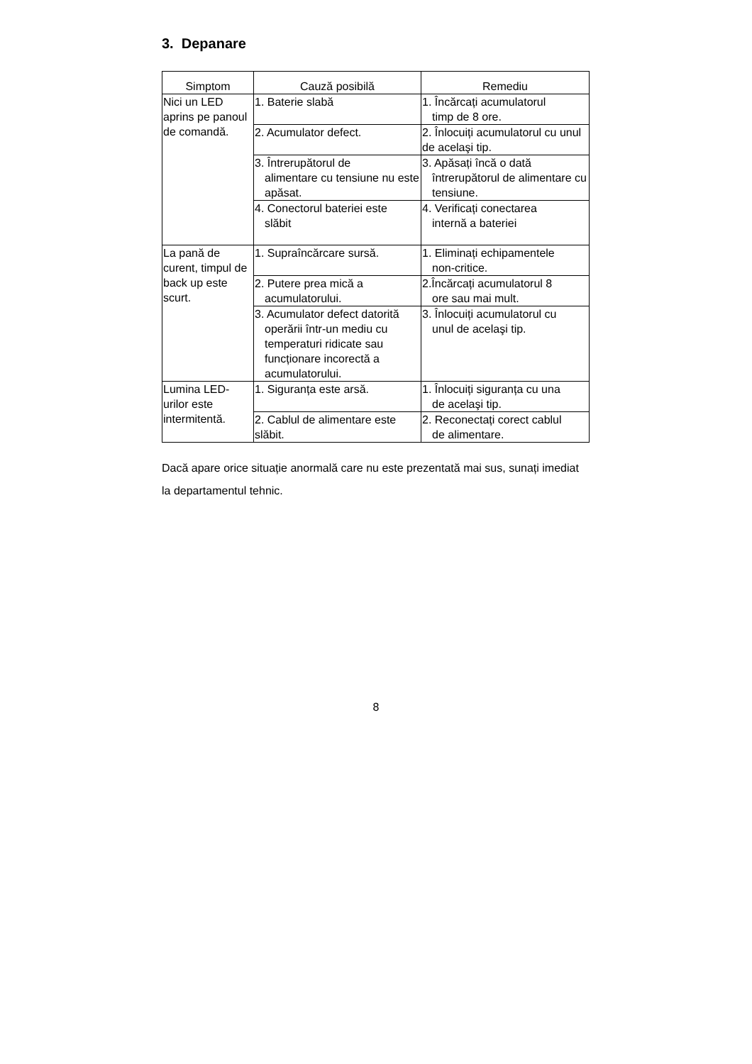3. Depanare
| Simptom | Cauză posibilă | Remediu |
| --- | --- | --- |
| Nici un LED aprins pe panoul de comandă. | 1. Baterie slabă | 1. Încărcați acumulatorul timp de 8 ore. |
| | 2. Acumulator defect. | 2. Înlocuiți acumulatorul cu unul de acelaşi tip. |
| | 3. Întrerupătorul de alimentare cu tensiune nu este apăsat. | 3. Apăsați încă o dată întrerupătorul de alimentare cu tensiune. |
| | 4. Conectorul bateriei este slăbit | 4. Verificați conectarea internă a bateriei |
| La pană de curent, timpul de back up este scurt. | 1. Supraîncărcare sursă. | 1. Eliminați echipamentele non-critice. |
| | 2. Putere prea mică a acumulatorului. | 2.Încărcați acumulatorul 8 ore sau mai mult. |
| | 3. Acumulator defect datorită operării într-un mediu cu temperaturi ridicate sau funcționare incorectă a acumulatorului. | 3. Înlocuiți acumulatorul cu unul de acelaşi tip. |
| Lumina LED-urilor este intermitentă. | 1. Siguranța este arsă. | 1. Înlocuiți siguranța cu una de acelaşi tip. |
| | 2. Cablul de alimentare este slăbit. | 2. Reconectați corect cablul de alimentare. |
Dacă apare orice situație anormală care nu este prezentată mai sus, sunați imediat la departamentul tehnic.
8